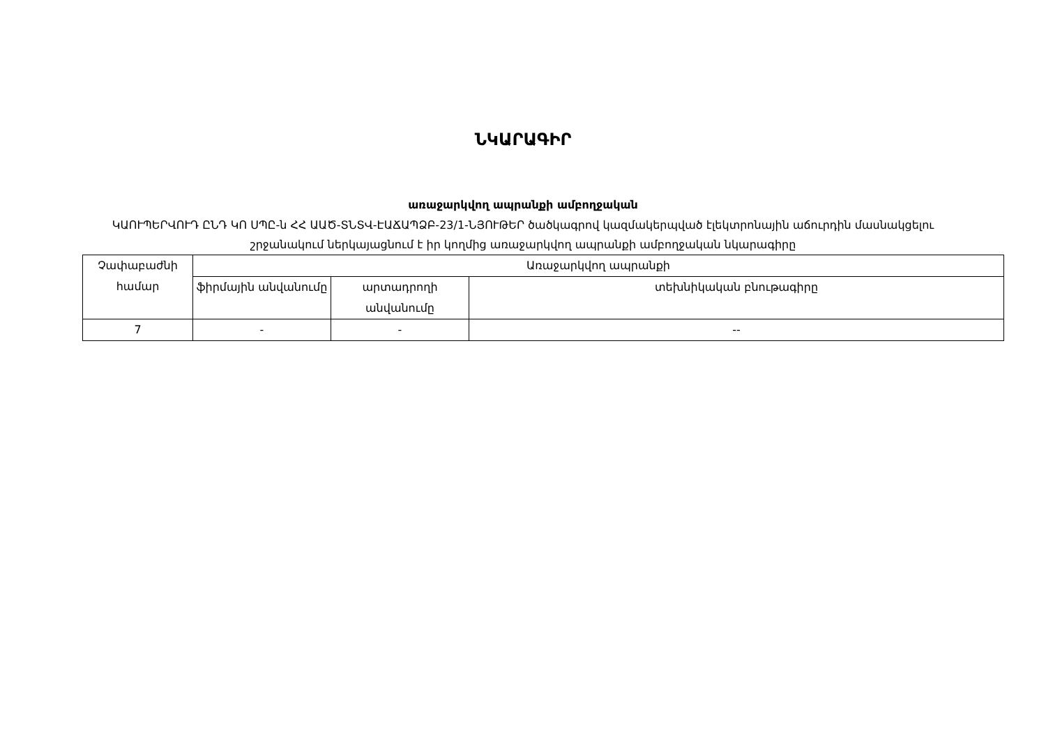ՆԿԱՐԱԳԻՐ
առաջարկվող ապրանքի ամբողջական
ԿԱՈՒՊԵՐՎՈՒԴ ԸՆԴ ԿՈ ՍՊԸ-ն ՀՀ ԱԱԾ-ՏՆՏՎ-ԷԱՃԱՊՁԲ-23/1-ՆՅՈՒԹԵՐ ծածկագրով կազմակերպված էլեկտրոնային աճուրդին մասնակցելու շրջանակում ներկայացնում է իր կողմից առաջարկվող ապրանքի ամբողջական նկարագիրը
| Չափաբաժնի համար | Առաջարկվող ապրանքի | | |
| --- | --- | --- | --- |
| | ֆիրմային անվանումը | արտադրողի անվանումը | տեխնիկական բնութագիրը |
| 7 | - | - | -- |